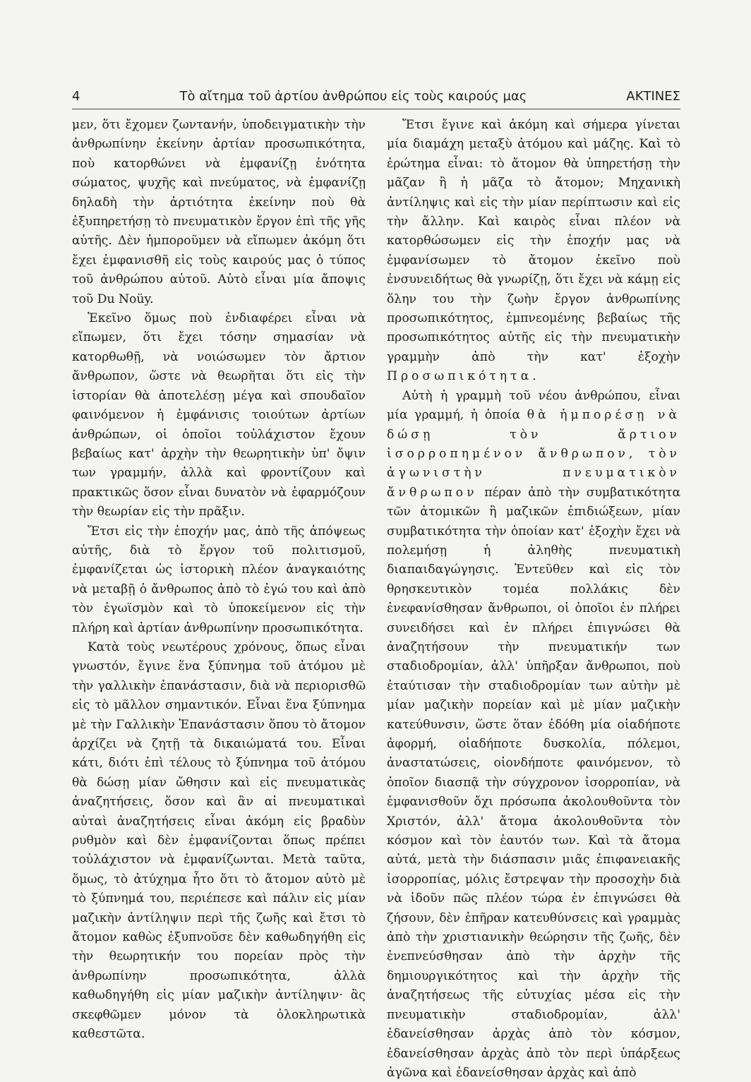4 Τὸ αἴτημα τοῦ ἀρτίου ἀνθρώπου εἰς τοὺς καιρούς μας ΑΚΤΙΝΕΣ
μεν, ὅτι ἔχομεν ζωντανήν, ὑποδειγματικὴν τὴν ἀνθρωπίνην ἐκείνην ἀρτίαν προσωπικότητα, ποὺ κατορθώνει νὰ ἐμφανίζῃ ἑνότητα σώματος, ψυχῆς καὶ πνεύματος, νὰ ἐμφανίζῃ δηλαδὴ τὴν ἀρτιότητα ἐκείνην ποὺ θὰ ἐξυπηρετήσῃ τὸ πνευματικὸν ἔργον ἐπὶ τῆς γῆς αὐτῆς. Δὲν ἠμποροῦμεν νὰ εἴπωμεν ἀκόμη ὅτι ἔχει ἐμφανισθῆ εἰς τοὺς καιρούς μας ὁ τύπος τοῦ ἀνθρώπου αὐτοῦ. Αὐτὸ εἶναι μία ἄποψις τοῦ Du Noüy.
Ἐκεῖνο ὅμως ποὺ ἐνδιαφέρει εἶναι νὰ εἴπωμεν, ὅτι ἔχει τόσην σημασίαν νὰ κατορθωθῇ, νὰ νοιώσωμεν τὸν ἄρτιον ἄνθρωπον, ὥστε νὰ θεωρῆται ὅτι εἰς τὴν ἱστορίαν θὰ ἀποτελέσῃ μέγα καὶ σπουδαῖον φαινόμενον ἡ ἐμφάνισις τοιούτων ἀρτίων ἀνθρώπων, οἱ ὁποῖοι τοὐλάχιστον ἔχουν βεβαίως κατ' ἀρχὴν τὴν θεωρητικὴν ὑπ' ὄψιν των γραμμήν, ἀλλὰ καὶ φροντίζουν καὶ πρακτικῶς ὅσον εἶναι δυνατὸν νὰ ἐφαρμόζουν τὴν θεωρίαν εἰς τὴν πρᾶξιν.
Ἔτσι εἰς τὴν ἐποχήν μας, ἀπὸ τῆς ἀπόψεως αὐτῆς, διὰ τὸ ἔργον τοῦ πολιτισμοῦ, ἐμφανίζεται ὡς ἱστορικὴ πλέον ἀναγκαιότης νὰ μεταβῇ ὁ ἄνθρωπος ἀπὸ τὸ ἐγώ του καὶ ἀπὸ τὸν ἐγωϊσμὸν καὶ τὸ ὑποκείμενον εἰς τὴν πλήρη καὶ ἀρτίαν ἀνθρωπίνην προσωπικότητα.
Κατὰ τοὺς νεωτέρους χρόνους, ὅπως εἶναι γνωστόν, ἔγινε ἕνα ξύπνημα τοῦ ἀτόμου μὲ τὴν γαλλικὴν ἐπανάστασιν, διὰ νὰ περιορισθῶ εἰς τὸ μᾶλλον σημαντικόν. Εἶναι ἕνα ξύπνημα μὲ τὴν Γαλλικὴν Ἐπανάστασιν ὅπου τὸ ἄτομον ἀρχίζει νὰ ζητῇ τὰ δικαιώματά του. Εἶναι κάτι, διότι ἐπὶ τέλους τὸ ξύπνημα τοῦ ἀτόμου θὰ δώσῃ μίαν ὤθησιν καὶ εἰς πνευματικὰς ἀναζητήσεις, ὅσον καὶ ἂν αἱ πνευματικαὶ αὐταὶ ἀναζητήσεις εἶναι ἀκόμη εἰς βραδὺν ρυθμὸν καὶ δὲν ἐμφανίζονται ὅπως πρέπει τοὐλάχιστον νὰ ἐμφανίζωνται. Μετὰ ταῦτα, ὅμως, τὸ ἀτύχημα ἦτο ὅτι τὸ ἄτομον αὐτὸ μὲ τὸ ξύπνημά του, περιέπεσε καὶ πάλιν εἰς μίαν μαζικὴν ἀντίληψιν περὶ τῆς ζωῆς καὶ ἔτσι τὸ ἄτομον καθὼς ἐξυπνοῦσε δὲν καθωδηγήθη εἰς τὴν θεωρητικήν του πορείαν πρὸς τὴν ἀνθρωπίνην προσωπικότητα, ἀλλὰ καθωδηγήθη εἰς μίαν μαζικὴν ἀντίληψιν· ἂς σκεφθῶμεν μόνον τὰ ὁλοκληρωτικὰ καθεστῶτα.
Ἔτσι ἔγινε καὶ ἀκόμη καὶ σήμερα γίνεται μία διαμάχη μεταξὺ ἀτόμου καὶ μάζης. Καὶ τὸ ἐρώτημα εἶναι: τὸ ἄτομον θὰ ὑπηρετήσῃ τὴν μᾶζαν ἢ ἡ μᾶζα τὸ ἄτομον; Μηχανικὴ ἀντίληψις καὶ εἰς τὴν μίαν περίπτωσιν καὶ εἰς τὴν ἄλλην. Καὶ καιρὸς εἶναι πλέον νὰ κατορθώσωμεν εἰς τὴν ἐποχήν μας νὰ ἐμφανίσωμεν τὸ ἄτομον ἐκεῖνο ποὺ ἐνσυνειδήτως θὰ γνωρίζῃ, ὅτι ἔχει νὰ κάμῃ εἰς ὅλην του τὴν ζωὴν ἔργον ἀνθρωπίνης προσωπικότητος, ἐμπνεομένης βεβαίως τῆς προσωπικότητος αὐτῆς εἰς τὴν πνευματικὴν γραμμὴν ἀπὸ τὴν κατ' ἐξοχὴν Προσωπικότητα.
Αὐτὴ ἡ γραμμὴ τοῦ νέου ἀνθρώπου, εἶναι μία γραμμή, ἡ ὁποία θὰ ἠμπορέσῃ νὰ δώσῃ τὸν ἄρτιον ἰσορροπημένον ἄνθρωπον, τὸν ἀγωνιστὴν πνευματικὸν ἄνθρωπον πέραν ἀπὸ τὴν συμβατικότητα τῶν ἀτομικῶν ἢ μαζικῶν ἐπιδιώξεων, μίαν συμβατικότητα τὴν ὁποίαν κατ' ἐξοχὴν ἔχει νὰ πολεμήσῃ ἡ ἀληθὴς πνευματικὴ διαπαιδαγώγησις. Ἐντεῦθεν καὶ εἰς τὸν θρησκευτικὸν τομέα πολλάκις δὲν ἐνεφανίσθησαν ἄνθρωποι, οἱ ὁποῖοι ἐν πλήρει συνειδήσει καὶ ἐν πλήρει ἐπιγνώσει θὰ ἀναζητήσουν τὴν πνευματικήν των σταδιοδρομίαν, ἀλλ' ὑπῆρξαν ἄνθρωποι, ποὺ ἐταύτισαν τὴν σταδιοδρομίαν των αὐτὴν μὲ μίαν μαζικὴν πορείαν καὶ μὲ μίαν μαζικὴν κατεύθυνσιν, ὥστε ὅταν ἐδόθη μία οἱαδήποτε ἀφορμή, οἱαδήποτε δυσκολία, πόλεμοι, ἀναστατώσεις, οἱονδήποτε φαινόμενον, τὸ ὁποῖον διασπᾷ τὴν σύγχρονον ἰσορροπίαν, νὰ ἐμφανισθοῦν ὄχι πρόσωπα ἀκολουθοῦντα τὸν Χριστόν, ἀλλ' ἄτομα ἀκολουθοῦντα τὸν κόσμον καὶ τὸν ἑαυτόν των. Καὶ τὰ ἄτομα αὐτά, μετὰ τὴν διάσπασιν μιᾶς ἐπιφανειακῆς ἰσορροπίας, μόλις ἔστρεψαν τὴν προσοχὴν διὰ νὰ ἰδοῦν πῶς πλέον τώρα ἐν ἐπιγνώσει θὰ ζήσουν, δὲν ἐπῆραν κατευθύνσεις καὶ γραμμὰς ἀπὸ τὴν χριστιανικὴν θεώρησιν τῆς ζωῆς, δὲν ἐνεπνεύσθησαν ἀπὸ τὴν ἀρχὴν τῆς δημιουργικότητος καὶ τὴν ἀρχὴν τῆς ἀναζητήσεως τῆς εὐτυχίας μέσα εἰς τὴν πνευματικὴν σταδιοδρομίαν, ἀλλ' ἐδανείσθησαν ἀρχὰς ἀπὸ τὸν κόσμον, ἐδανείσθησαν ἀρχὰς ἀπὸ τὸν περὶ ὑπάρξεως ἀγῶνα καὶ ἐδανείσθησαν ἀρχὰς καὶ ἀπὸ